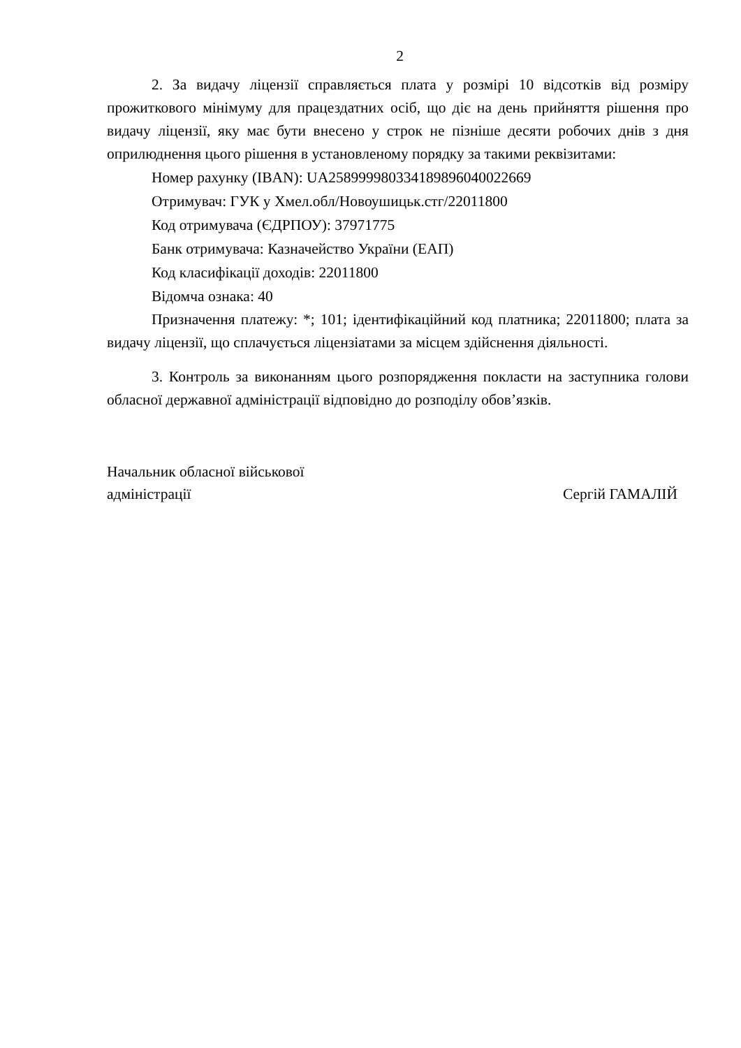2
2. За видачу ліцензії справляється плата у розмірі 10 відсотків від розміру прожиткового мінімуму для працездатних осіб, що діє на день прийняття рішення про видачу ліцензії, яку має бути внесено у строк не пізніше десяти робочих днів з дня оприлюднення цього рішення в установленому порядку за такими реквізитами:
Номер рахунку (IBAN): UA258999980334189896040022669
Отримувач: ГУК у Хмел.обл/Новоушицьк.стг/22011800
Код отримувача (ЄДРПОУ): 37971775
Банк отримувача: Казначейство України (ЕАП)
Код класифікації доходів: 22011800
Відомча ознака: 40
Призначення платежу: *; 101; ідентифікаційний код платника; 22011800; плата за видачу ліцензії, що сплачується ліцензіатами за місцем здійснення діяльності.
3. Контроль за виконанням цього розпорядження покласти на заступника голови обласної державної адміністрації відповідно до розподілу обов’язків.
Начальник обласної військової
адміністрації
Сергій ГАМАЛІЙ